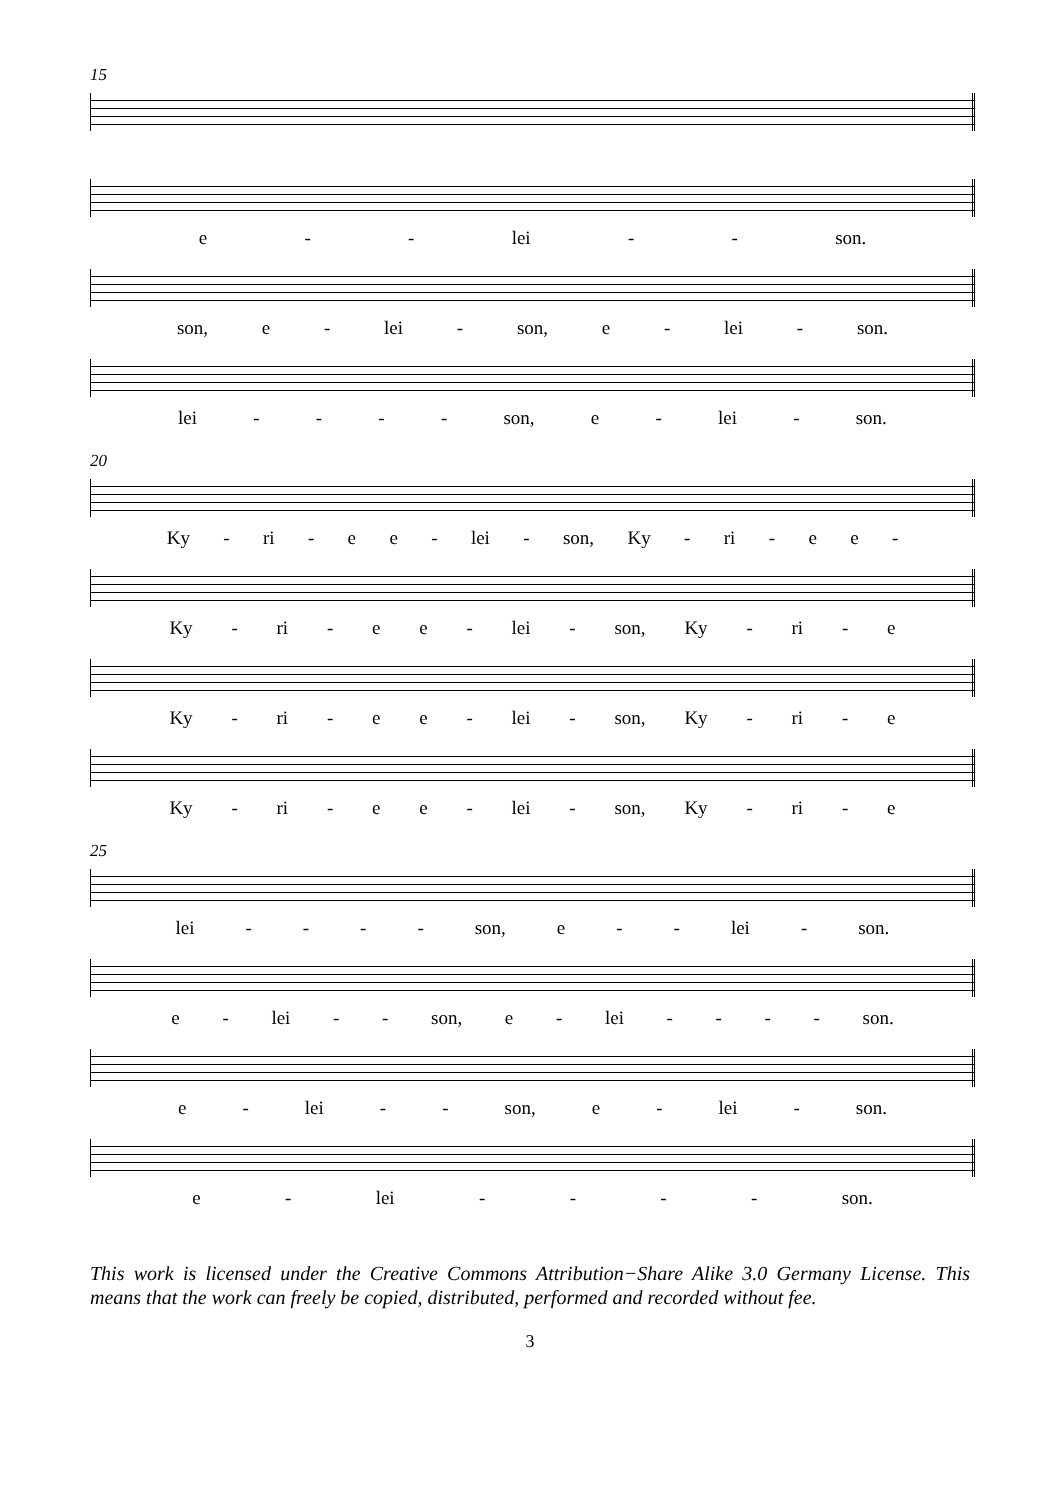15
e - - lei - - son.
son, e - lei - son, e - lei - son.
lei - - - - son, e - lei - son.
20
Ky - ri - ee - lei - son, Ky - ri - ee -
Ky - ri - ee - lei - son, Ky - ri - e
Ky - ri - ee - lei - son, Ky - ri - e
Ky - ri - ee - lei - son, Ky - ri - e
25
lei - - - - son, e - - lei - son.
e - lei - - son, e - lei - - - - son.
e - lei - - son, e - lei - son.
e - lei - - - - son.
This work is licensed under the Creative Commons Attribution−Share Alike 3.0 Germany License. This means that the work can freely be copied, distributed, performed and recorded without fee.
3